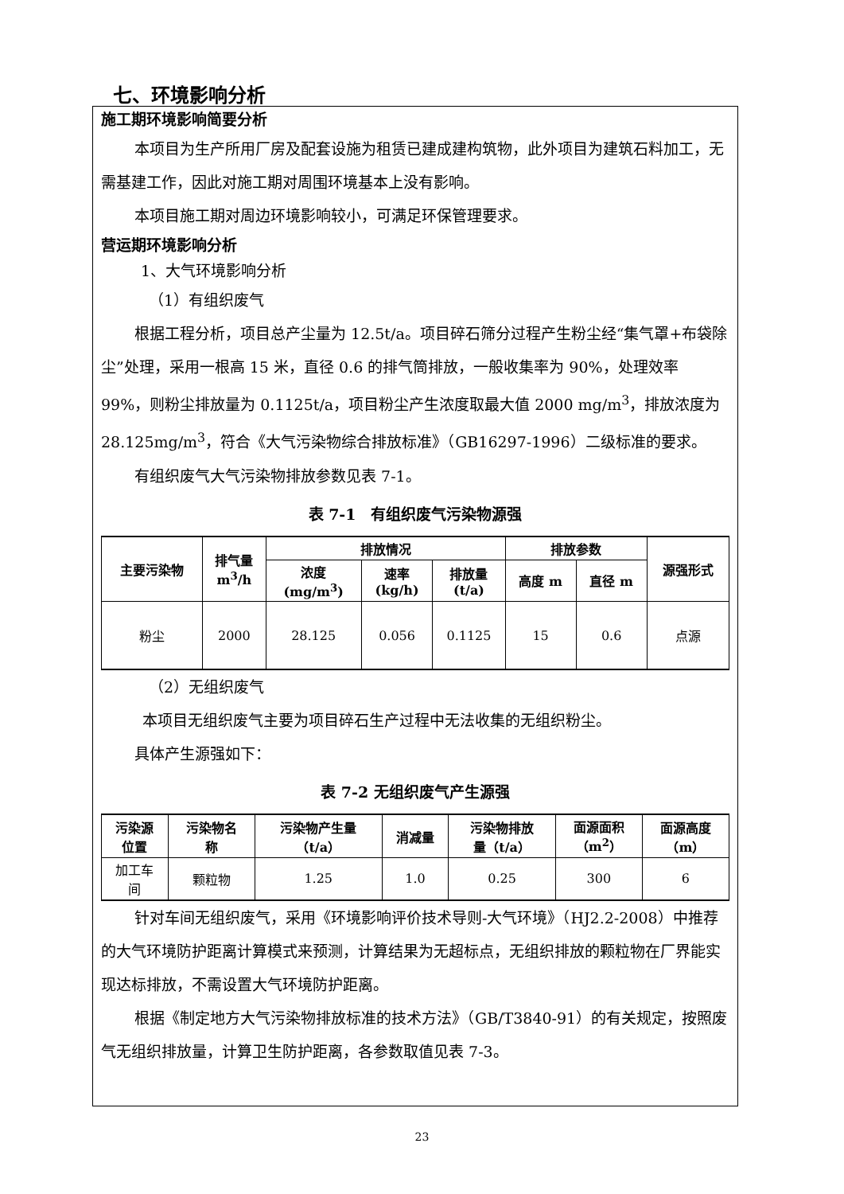七、环境影响分析
施工期环境影响简要分析
本项目为生产所用厂房及配套设施为租赁已建成建构筑物，此外项目为建筑石料加工，无需基建工作，因此对施工期对周围环境基本上没有影响。
本项目施工期对周边环境影响较小，可满足环保管理要求。
营运期环境影响分析
1、大气环境影响分析
（1）有组织废气
根据工程分析，项目总产尘量为 12.5t/a。项目碎石筛分过程产生粉尘经“集气罩+布袋除尘”处理，采用一根高 15 米，直径 0.6 的排气筒排放，一般收集率为 90%，处理效率 99%，则粉尘排放量为 0.1125t/a，项目粉尘产生浓度取最大值 2000 mg/m<sup>3</sup>，排放浓度为 28.125mg/m<sup>3</sup>，符合《大气污染物综合排放标准》（GB16297-1996）二级标准的要求。
有组织废气大气污染物排放参数见表 7-1。
表 7-1　有组织废气污染物源强
| 主要污染物 | 排气量 m<sup>3</sup>/h | 排放情况 | | | 排放参数 | | 源强形式 |
| --- | --- | --- | --- | --- | --- | --- | --- |
| | | 浓度 (mg/m<sup>3</sup>) | 速率 (kg/h) | 排放量 (t/a) | 高度 m | 直径 m | |
| 粉尘 | 2000 | 28.125 | 0.056 | 0.1125 | 15 | 0.6 | 点源 |
（2）无组织废气
本项目无组织废气主要为项目碎石生产过程中无法收集的无组织粉尘。
具体产生源强如下：
表 7-2 无组织废气产生源强
| 污染源 位置 | 污染物名 称 | 污染物产生量 （t/a） | 消减量 | 污染物排放 量（t/a） | 面源面积 （m<sup>2</sup>） | 面源高度 （m） |
| --- | --- | --- | --- | --- | --- | --- |
| 加工车 间 | 颗粒物 | 1.25 | 1.0 | 0.25 | 300 | 6 |
针对车间无组织废气，采用《环境影响评价技术导则-大气环境》（HJ2.2-2008）中推荐的大气环境防护距离计算模式来预测，计算结果为无超标点，无组织排放的颗粒物在厂界能实现达标排放，不需设置大气环境防护距离。
根据《制定地方大气污染物排放标准的技术方法》（GB/T3840-91）的有关规定，按照废气无组织排放量，计算卫生防护距离，各参数取值见表 7-3。
23